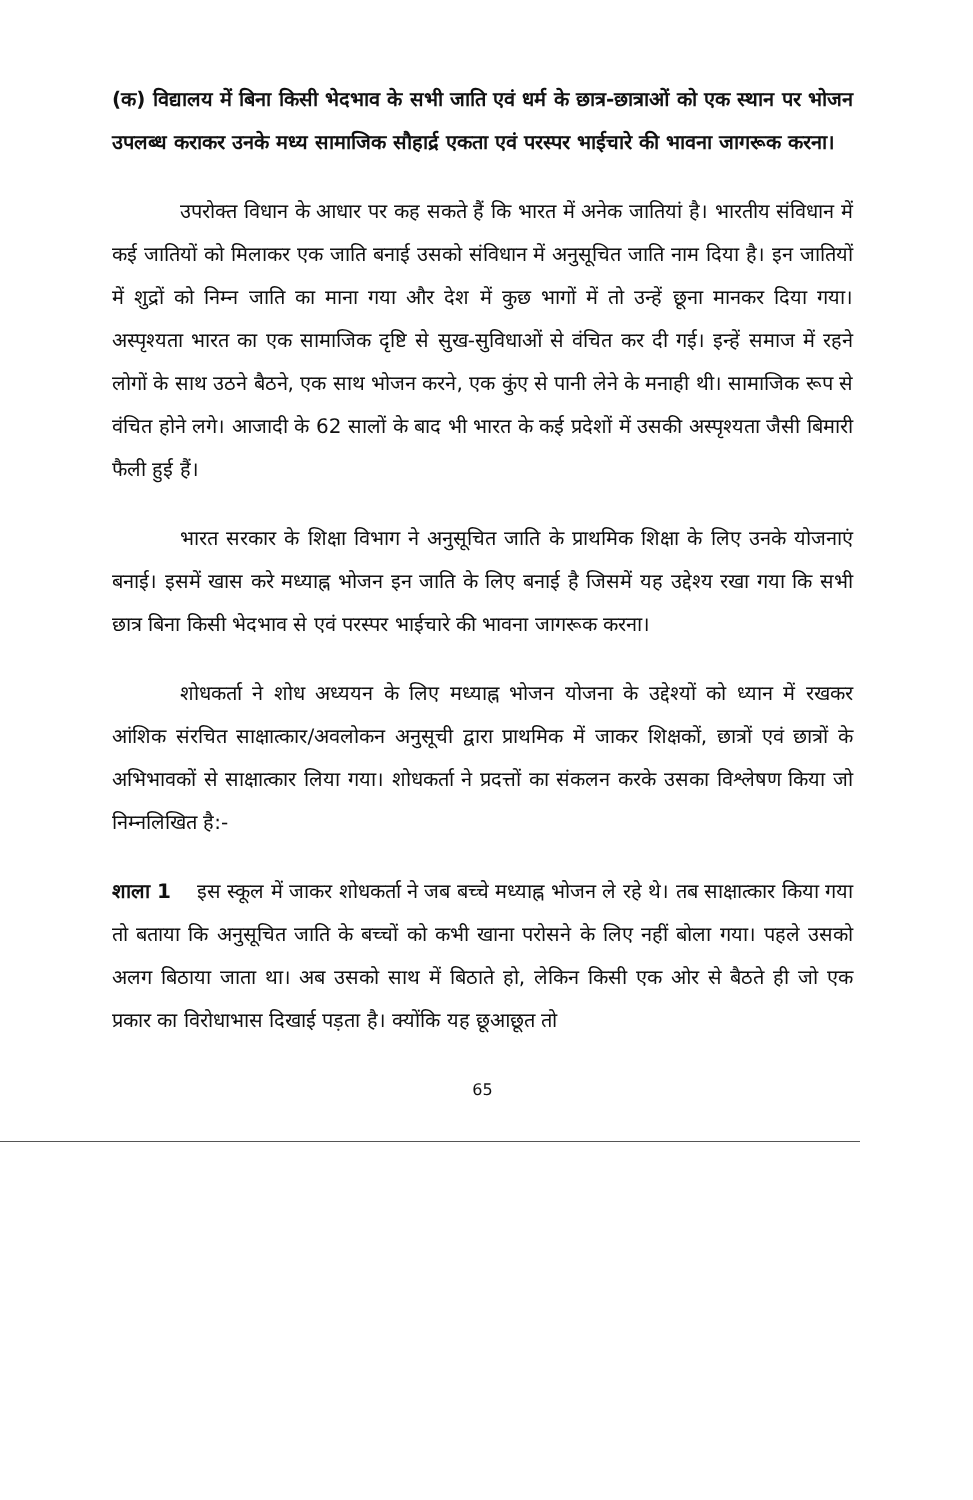(क) विद्यालय में बिना किसी भेदभाव के सभी जाति एवं धर्म के छात्र-छात्राओं को एक स्थान पर भोजन उपलब्ध कराकर उनके मध्य सामाजिक सौहार्द्र एकता एवं परस्पर भाईचारे की भावना जागरूक करना।
उपरोक्त विधान के आधार पर कह सकते हैं कि भारत में अनेक जातियां है। भारतीय संविधान में कई जातियों को मिलाकर एक जाति बनाई उसको संविधान में अनुसूचित जाति नाम दिया है। इन जातियों में शुद्रों को निम्न जाति का माना गया और देश में कुछ भागों में तो उन्हें छूना मानकर दिया गया। अस्पृश्यता भारत का एक सामाजिक दृष्टि से सुख-सुविधाओं से वंचित कर दी गई। इन्हें समाज में रहने लोगों के साथ उठने बैठने, एक साथ भोजन करने, एक कुंए से पानी लेने के मनाही थी। सामाजिक रूप से वंचित होने लगे। आजादी के 62 सालों के बाद भी भारत के कई प्रदेशों में उसकी अस्पृश्यता जैसी बिमारी फैली हुई हैं।
भारत सरकार के शिक्षा विभाग ने अनुसूचित जाति के प्राथमिक शिक्षा के लिए उनके योजनाएं बनाई। इसमें खास करे मध्याह्न भोजन इन जाति के लिए बनाई है जिसमें यह उद्देश्य रखा गया कि सभी छात्र बिना किसी भेदभाव से एवं परस्पर भाईचारे की भावना जागरूक करना।
शोधकर्ता ने शोध अध्ययन के लिए मध्याह्न भोजन योजना के उद्देश्यों को ध्यान में रखकर आंशिक संरचित साक्षात्कार/अवलोकन अनुसूची द्वारा प्राथमिक में जाकर शिक्षकों, छात्रों एवं छात्रों के अभिभावकों से साक्षात्कार लिया गया। शोधकर्ता ने प्रदत्तों का संकलन करके उसका विश्लेषण किया जो निम्नलिखित है:-
शाला 1 इस स्कूल में जाकर शोधकर्ता ने जब बच्चे मध्याह्न भोजन ले रहे थे। तब साक्षात्कार किया गया तो बताया कि अनुसूचित जाति के बच्चों को कभी खाना परोसने के लिए नहीं बोला गया। पहले उसको अलग बिठाया जाता था। अब उसको साथ में बिठाते हो, लेकिन किसी एक ओर से बैठते ही जो एक प्रकार का विरोधाभास दिखाई पड़ता है। क्योंकि यह छूआछूत तो
65